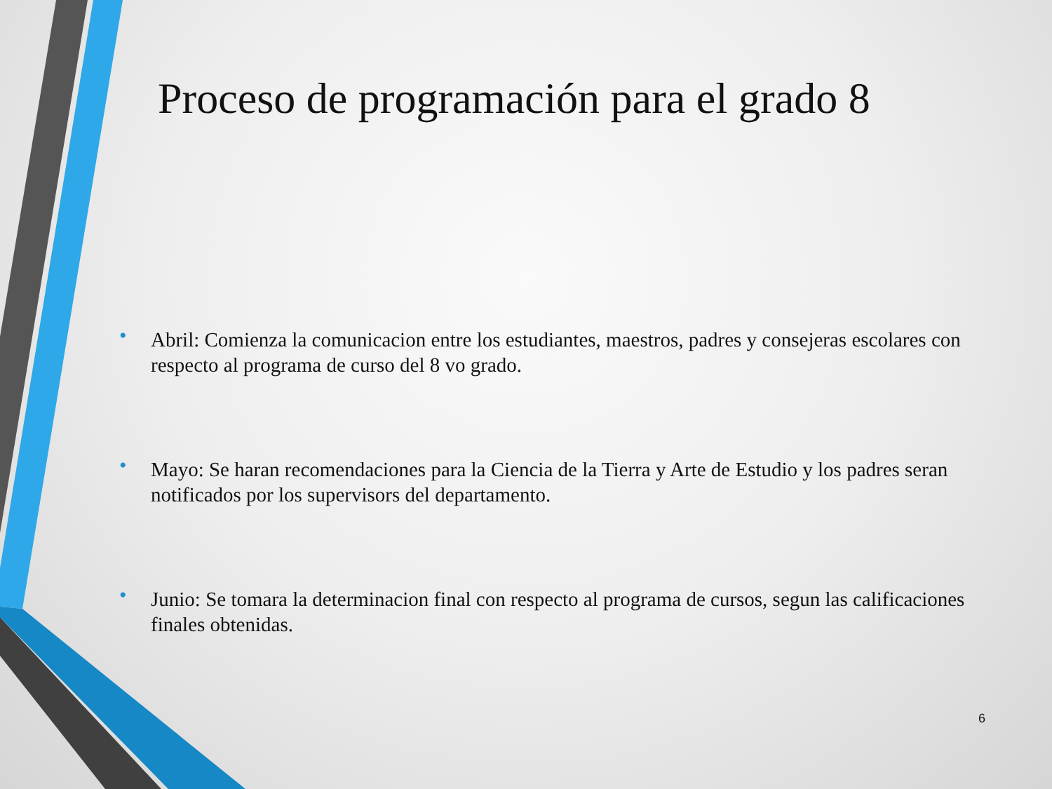Proceso de programación para el grado 8
• Abril: Comienza la comunicacion entre los estudiantes, maestros, padres y consejeras escolares con respecto al programa de curso del 8 vo grado.
• Mayo: Se haran recomendaciones para la Ciencia de la Tierra y Arte de Estudio y los padres seran notificados por los supervisors del departamento.
• Junio: Se tomara la determinacion final con respecto al programa de cursos, segun las calificaciones finales obtenidas.
6